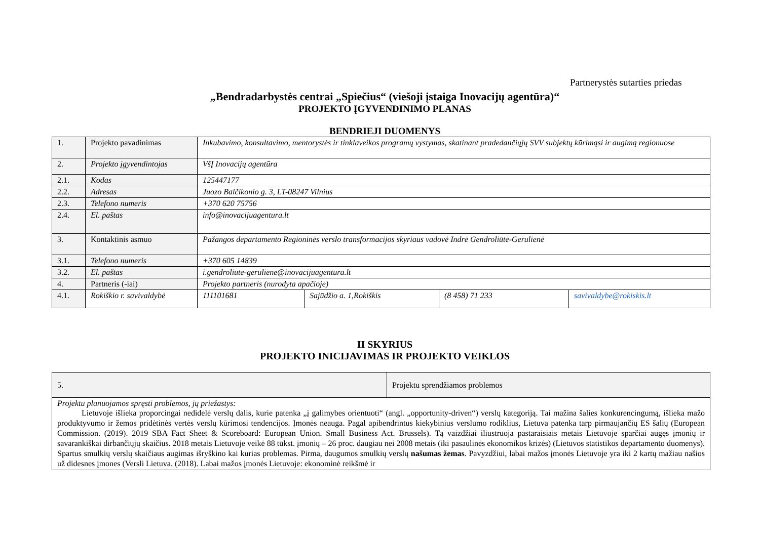Partnerystės sutarties priedas
„Bendradarbystės centrai „Spiečius“ (viešoji įstaiga Inovacijų agentūra)“
PROJEKTO ĮGYVENDINIMO PLANAS
BENDRIEJI DUOMENYS
| 1. | Projekto pavadinimas | Inkubavimo, konsultavimo, mentorystės ir tinklaveikos programų vystymas, skatinant pradedančiųjų SVV subjektų kūrimąsi ir augimą regionuose | | | |
| 2. | Projekto įgyvendintojas | VšĮ Inovacijų agentūra | | | |
| 2.1. | Kodas | 125447177 | | | |
| 2.2. | Adresas | Juozo Balčikonio g. 3, LT-08247 Vilnius | | | |
| 2.3. | Telefono numeris | +370 620 75756 | | | |
| 2.4. | El. paštas | info@inovacijuagentura.lt | | | |
| 3. | Kontaktinis asmuo | Pažangos departamento Regioninės verslo transformacijos skyriaus vadovė Indrė Gendroliūtė-Gerulienė | | | |
| 3.1. | Telefono numeris | +370 605 14839 | | | |
| 3.2. | El. paštas | i.gendroliute-geruliene@inovacijuagentura.lt | | | |
| 4. | Partneris (-iai) | Projekto partneris (nurodyta apačioje) | | | |
| 4.1. | Rokiškio r. savivaldybė | 111101681 | Sajūdžio a. 1,Rokiškis | (8 458) 71 233 | savivaldybe@rokiskis.lt |
II SKYRIUS
PROJEKTO INICIJAVIMAS IR PROJEKTO VEIKLOS
| 5. | Projektu sprendžiamos problemos |
| Projektu planuojamos spręsti problemos, jų priežastys: Lietuvoje išlieka proporcingai nedidelė verslų dalis, kurie patenka „į galimybes orientuoti“ (angl. „opportunity-driven“) verslų kategoriją. Tai mažina šalies konkurencingumą, išlieka mažo produktyvumo ir žemos pridėtinės vertės verslų kūrimosi tendencijos. Įmonės neauga. Pagal apibendrintus kiekybinius verslumo rodiklius, Lietuva patenka tarp pirmaujančių ES šalių (European Commission. (2019). 2019 SBA Fact Sheet & Scoreboard: European Union. Small Business Act. Brussels). Tą vaizdžiai iliustruoja pastaraisiais metais Lietuvoje sparčiai augęs įmonių ir savarankiškai dirbančiųjų skaičius. 2018 metais Lietuvoje veikė 88 tūkst. įmonių – 26 proc. daugiau nei 2008 metais (iki pasaulinės ekonomikos krizės) (Lietuvos statistikos departamento duomenys). Spartus smulkių verslų skaičiaus augimas išryškino kai kurias problemas. Pirma, daugumos smulkių verslų našumas žemas . Pavyzdžiui, labai mažos įmonės Lietuvoje yra iki 2 kartų mažiau našios už didesnes įmones (Versli Lietuva. (2018). Labai mažos įmonės Lietuvoje: ekonominė reikšmė ir | |